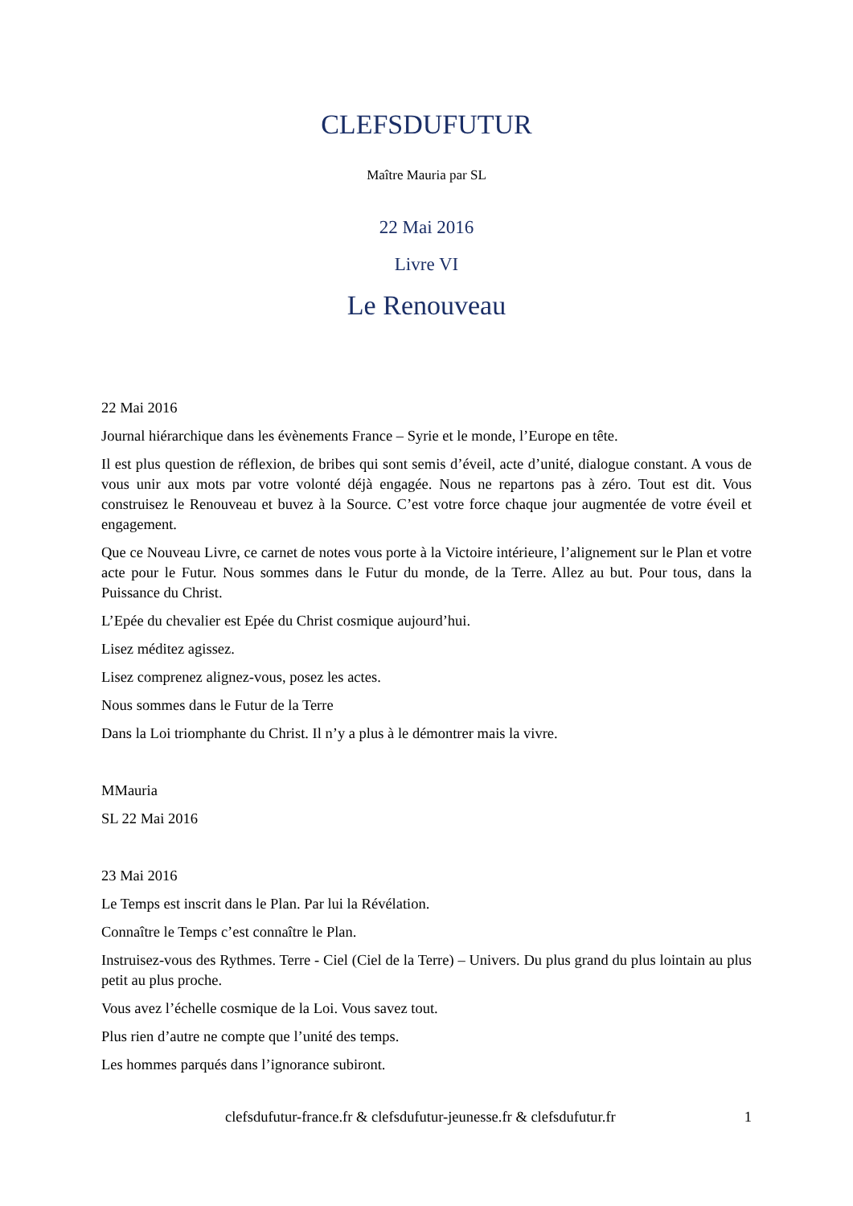CLEFSDUFUTUR
Maître Mauria par SL
22 Mai 2016
Livre VI
Le Renouveau
22 Mai 2016
Journal hiérarchique dans les évènements France – Syrie et le monde, l’Europe en tête.
Il est plus question de réflexion, de bribes qui sont semis d’éveil, acte d’unité, dialogue constant. A vous de vous unir aux mots par votre volonté déjà engagée. Nous ne repartons pas à zéro. Tout est dit. Vous construisez le Renouveau et buvez à la Source. C’est votre force chaque jour augmentée de votre éveil et engagement.
Que ce Nouveau Livre, ce carnet de notes vous porte à la Victoire intérieure, l’alignement sur le Plan et votre acte pour le Futur. Nous sommes dans le Futur du monde, de la Terre. Allez au but. Pour tous, dans la Puissance du Christ.
L’Epée du chevalier est Epée du Christ cosmique aujourd’hui.
Lisez méditez agissez.
Lisez comprenez alignez-vous, posez les actes.
Nous sommes dans le Futur de la Terre
Dans la Loi triomphante du Christ. Il n’y a plus à le démontrer mais la vivre.
MMauria
SL 22 Mai 2016
23 Mai 2016
Le Temps est inscrit dans le Plan. Par lui la Révélation.
Connaître le Temps c’est connaître le Plan.
Instruisez-vous des Rythmes. Terre - Ciel (Ciel de la Terre) – Univers. Du plus grand du plus lointain au plus petit au plus proche.
Vous avez l’échelle cosmique de la Loi. Vous savez tout.
Plus rien d’autre ne compte que l’unité des temps.
Les hommes parqués dans l’ignorance subiront.
clefsdufutur-france.fr & clefsdufutur-jeunesse.fr & clefsdufutur.fr 1